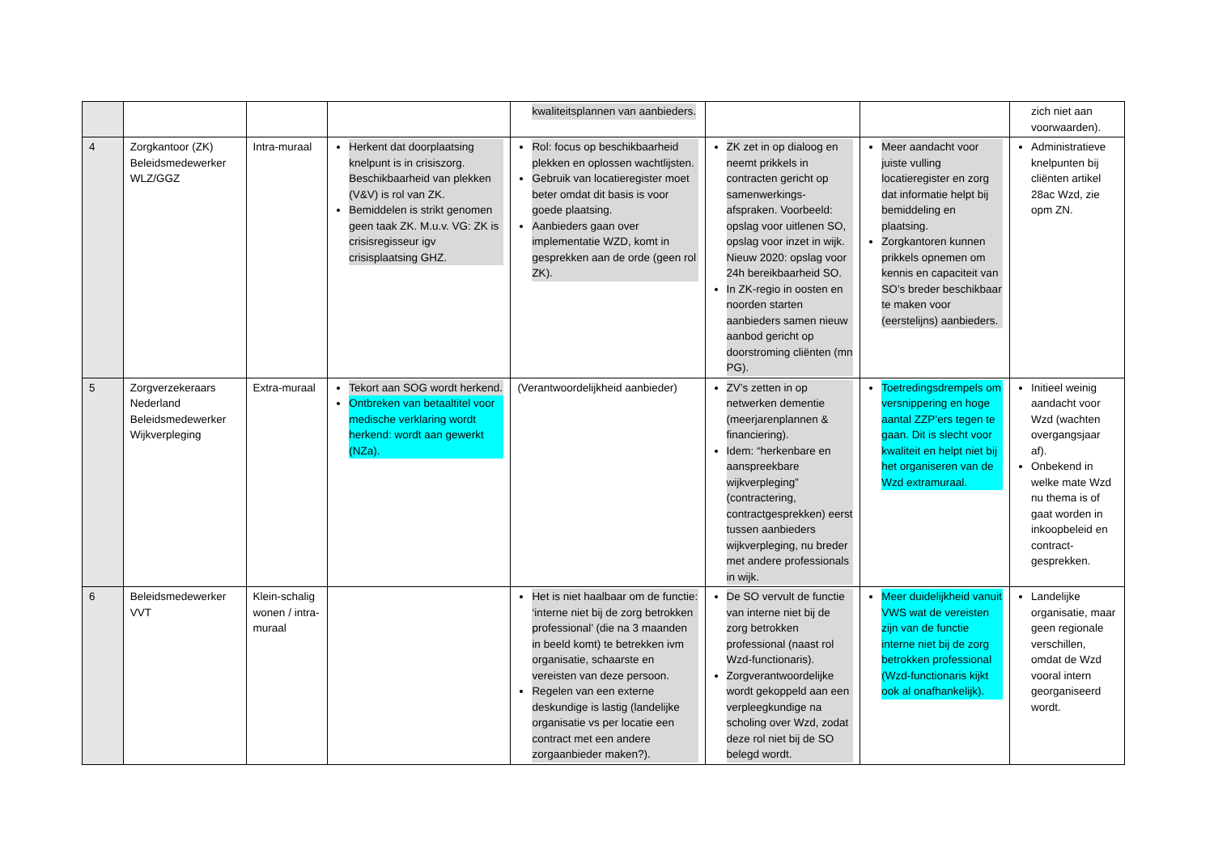| | | | | kwaliteitsplannen van aanbieders. | | | zich niet aan voorwaarden). |
| 4 | Zorgkantoor (ZK) Beleidsmedewerker WLZ/GGZ | Intra-muraal | Herkent dat doorplaatsing knelpunt is in crisiszorg. Beschikbaarheid van plekken (V&V) is rol van ZK. Bemiddelen is strikt genomen geen taak ZK. M.u.v. VG: ZK is crisisregisseur igv crisisplaatsing GHZ. | Rol: focus op beschikbaarheid plekken en oplossen wachtlijsten. Gebruik van locatieregister moet beter omdat dit basis is voor goede plaatsing. Aanbieders gaan over implementatie WZD, komt in gesprekken aan de orde (geen rol ZK). | ZK zet in op dialoog en neemt prikkels in contracten gericht op samenwerkings-afspraken. Voorbeeld: opslag voor uitlenen SO, opslag voor inzet in wijk. Nieuw 2020: opslag voor 24h bereikbaarheid SO. In ZK-regio in oosten en noorden starten aanbieders samen nieuw aanbod gericht op doorstroming cliënten (mn PG). | Meer aandacht voor juiste vulling locatieregister en zorg dat informatie helpt bij bemiddeling en plaatsing. Zorgkantoren kunnen prikkels opnemen om kennis en capaciteit van SO’s breder beschikbaar te maken voor (eerstelijns) aanbieders. | Administratieve knelpunten bij cliënten artikel 28ac Wzd, zie opm ZN. |
| 5 | Zorgverzekeraars Nederland Beleidsmedewerker Wijkverpleging | Extra-muraal | Tekort aan SOG wordt herkend. Ontbreken van betaaltitel voor medische verklaring wordt herkend: wordt aan gewerkt (NZa). | (Verantwoordelijkheid aanbieder) | ZV’s zetten in op netwerken dementie (meerjarenplannen & financiering). Idem: “herkenbare en aanspreekbare wijkverpleging” (contractering, contractgesprekken) eerst tussen aanbieders wijkverpleging, nu breder met andere professionals in wijk. | Toetredingsdrempels om versnippering en hoge aantal ZZP’ers tegen te gaan. Dit is slecht voor kwaliteit en helpt niet bij het organiseren van de Wzd extramuraal. | Initieel weinig aandacht voor Wzd (wachten overgangsjaar af). Onbekend in welke mate Wzd nu thema is of gaat worden in inkoopbeleid en contract-gesprekken. |
| 6 | Beleidsmedewerker VVT | Klein-schalig wonen / intra-muraal | | Het is niet haalbaar om de functie: ‘interne niet bij de zorg betrokken professional’ (die na 3 maanden in beeld komt) te betrekken ivm organisatie, schaarste en vereisten van deze persoon. Regelen van een externe deskundige is lastig (landelijke organisatie vs per locatie een contract met een andere zorgaanbieder maken?). | De SO vervult de functie van interne niet bij de zorg betrokken professional (naast rol Wzd-functionaris). Zorgverantwoordelijke wordt gekoppeld aan een verpleegkundige na scholing over Wzd, zodat deze rol niet bij de SO belegd wordt. | Meer duidelijkheid vanuit VWS wat de vereisten zijn van de functie interne niet bij de zorg betrokken professional (Wzd-functionaris kijkt ook al onafhankelijk). | Landelijke organisatie, maar geen regionale verschillen, omdat de Wzd vooral intern georganiseerd wordt. |